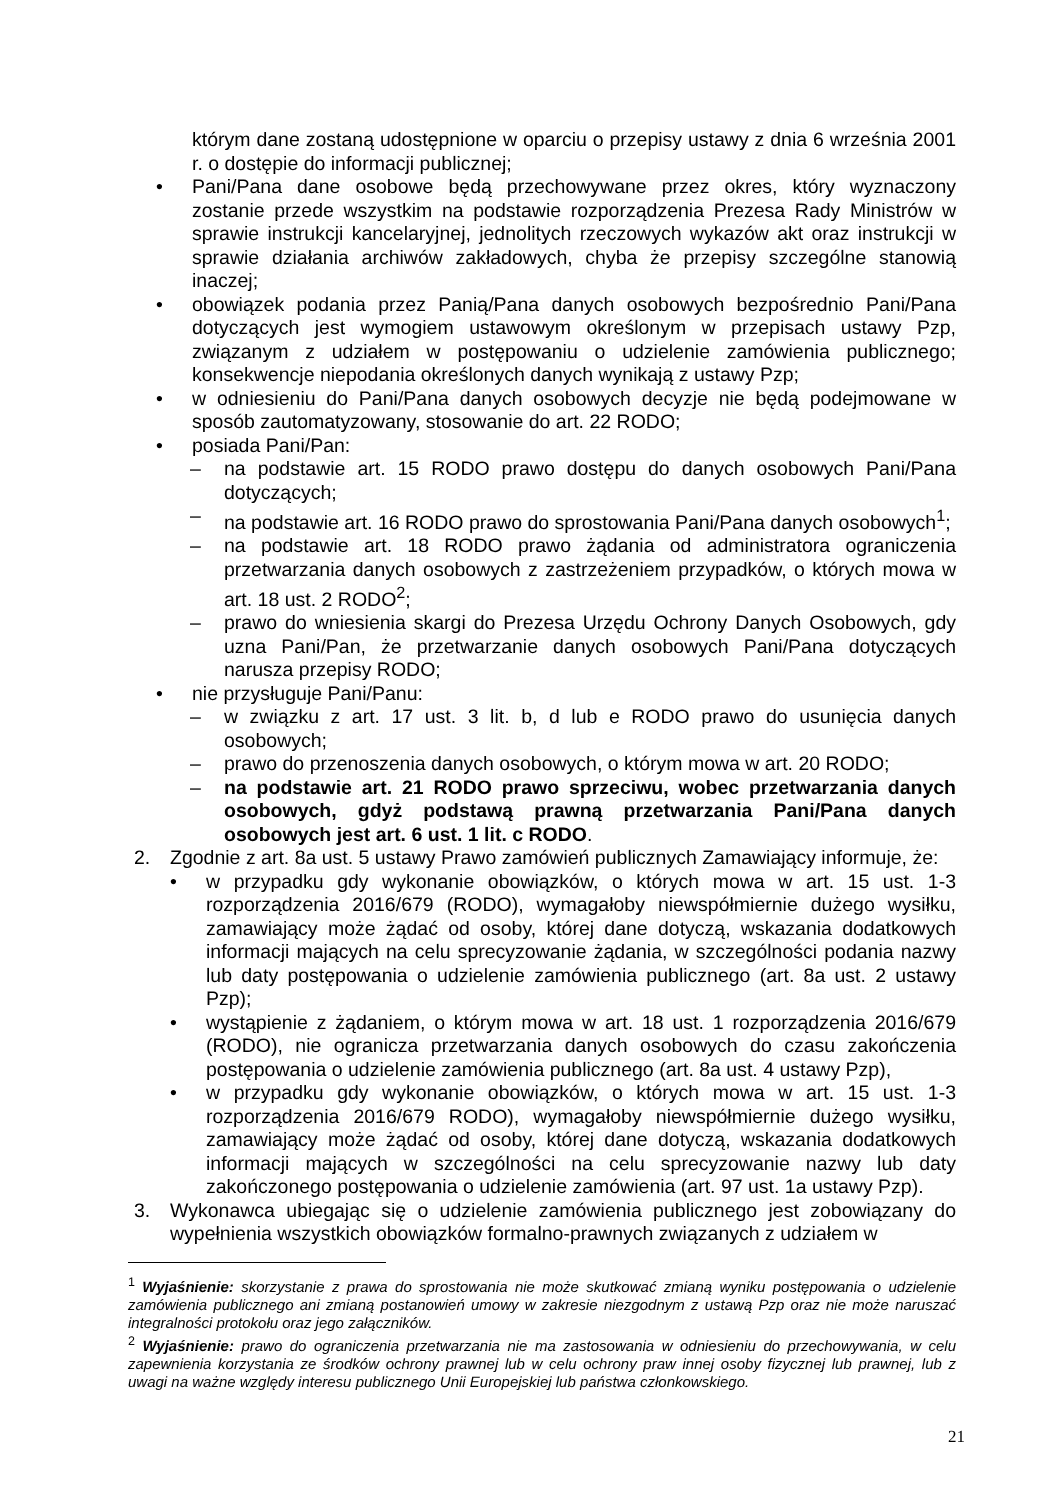którym dane zostaną udostępnione w oparciu o przepisy ustawy z dnia 6 września 2001 r. o dostępie do informacji publicznej;
• Pani/Pana dane osobowe będą przechowywane przez okres, który wyznaczony zostanie przede wszystkim na podstawie rozporządzenia Prezesa Rady Ministrów w sprawie instrukcji kancelaryjnej, jednolitych rzeczowych wykazów akt oraz instrukcji w sprawie działania archiwów zakładowych, chyba że przepisy szczególne stanowią inaczej;
• obowiązek podania przez Panią/Pana danych osobowych bezpośrednio Pani/Pana dotyczących jest wymogiem ustawowym określonym w przepisach ustawy Pzp, związanym z udziałem w postępowaniu o udzielenie zamówienia publicznego; konsekwencje niepodania określonych danych wynikają z ustawy Pzp;
• w odniesieniu do Pani/Pana danych osobowych decyzje nie będą podejmowane w sposób zautomatyzowany, stosowanie do art. 22 RODO;
• posiada Pani/Pan:
– na podstawie art. 15 RODO prawo dostępu do danych osobowych Pani/Pana dotyczących;
– na podstawie art. 16 RODO prawo do sprostowania Pani/Pana danych osobowych<sup>1</sup>;
– na podstawie art. 18 RODO prawo żądania od administratora ograniczenia przetwarzania danych osobowych z zastrzeżeniem przypadków, o których mowa w art. 18 ust. 2 RODO<sup>2</sup>;
– prawo do wniesienia skargi do Prezesa Urzędu Ochrony Danych Osobowych, gdy uzna Pani/Pan, że przetwarzanie danych osobowych Pani/Pana dotyczących narusza przepisy RODO;
• nie przysługuje Pani/Panu:
– w związku z art. 17 ust. 3 lit. b, d lub e RODO prawo do usunięcia danych osobowych;
– prawo do przenoszenia danych osobowych, o którym mowa w art. 20 RODO;
– na podstawie art. 21 RODO prawo sprzeciwu, wobec przetwarzania danych osobowych, gdyż podstawą prawną przetwarzania Pani/Pana danych osobowych jest art. 6 ust. 1 lit. c RODO.
2. Zgodnie z art. 8a ust. 5 ustawy Prawo zamówień publicznych Zamawiający informuje, że:
• w przypadku gdy wykonanie obowiązków, o których mowa w art. 15 ust. 1-3 rozporządzenia 2016/679 (RODO), wymagałoby niewspółmiernie dużego wysiłku, zamawiający może żądać od osoby, której dane dotyczą, wskazania dodatkowych informacji mających na celu sprecyzowanie żądania, w szczególności podania nazwy lub daty postępowania o udzielenie zamówienia publicznego (art. 8a ust. 2 ustawy Pzp);
• wystąpienie z żądaniem, o którym mowa w art. 18 ust. 1 rozporządzenia 2016/679 (RODO), nie ogranicza przetwarzania danych osobowych do czasu zakończenia postępowania o udzielenie zamówienia publicznego (art. 8a ust. 4 ustawy Pzp),
• w przypadku gdy wykonanie obowiązków, o których mowa w art. 15 ust. 1-3 rozporządzenia 2016/679 RODO), wymagałoby niewspółmiernie dużego wysiłku, zamawiający może żądać od osoby, której dane dotyczą, wskazania dodatkowych informacji mających w szczególności na celu sprecyzowanie nazwy lub daty zakończonego postępowania o udzielenie zamówienia (art. 97 ust. 1a ustawy Pzp).
3. Wykonawca ubiegając się o udzielenie zamówienia publicznego jest zobowiązany do wypełnienia wszystkich obowiązków formalno-prawnych związanych z udziałem w
<sup>1</sup> Wyjaśnienie: skorzystanie z prawa do sprostowania nie może skutkować zmianą wyniku postępowania o udzielenie zamówienia publicznego ani zmianą postanowień umowy w zakresie niezgodnym z ustawą Pzp oraz nie może naruszać integralności protokołu oraz jego załączników.
<sup>2</sup> Wyjaśnienie: prawo do ograniczenia przetwarzania nie ma zastosowania w odniesieniu do przechowywania, w celu zapewnienia korzystania ze środków ochrony prawnej lub w celu ochrony praw innej osoby fizycznej lub prawnej, lub z uwagi na ważne względy interesu publicznego Unii Europejskiej lub państwa członkowskiego.
21